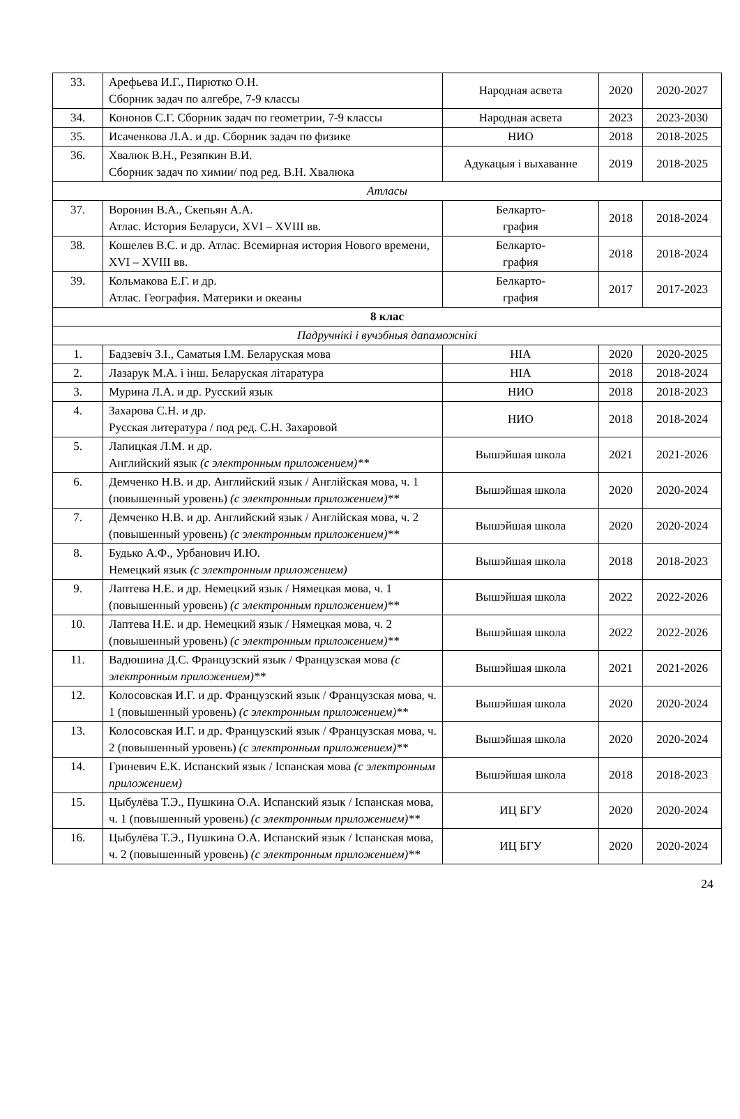| 33. | Арефьева И.Г., Пирютко О.Н. Сборник задач по алгебре, 7-9 классы | Народная асвета | 2020 | 2020-2027 |
| 34. | Кононов С.Г. Сборник задач по геометрии, 7-9 классы | Народная асвета | 2023 | 2023-2030 |
| 35. | Исаченкова Л.А. и др. Сборник задач по физике | НИО | 2018 | 2018-2025 |
| 36. | Хвалюк В.Н., Резяпкин В.И. Сборник задач по химии/ под ред. В.Н. Хвалюка | Адукацыя і выхаванне | 2019 | 2018-2025 |
| Атласы | | | | |
| 37. | Воронин В.А., Скепьян А.А. Атлас. История Беларуси, XVI – XVIII вв. | Белкарто- графия | 2018 | 2018-2024 |
| 38. | Кошелев В.С. и др. Атлас. Всемирная история Нового времени, XVI – XVIII вв. | Белкарто- графия | 2018 | 2018-2024 |
| 39. | Кольмакова Е.Г. и др. Атлас. География. Материки и океаны | Белкарто- графия | 2017 | 2017-2023 |
| 8 клас | | | | |
| Падручнікі і вучэбныя дапаможнікі | | | | |
| 1. | Бадзевіч З.І., Саматыя І.М. Беларуская мова | НІА | 2020 | 2020-2025 |
| 2. | Лазарук М.А. і інш. Беларуская літаратура | НІА | 2018 | 2018-2024 |
| 3. | Мурина Л.А. и др. Русский язык | НИО | 2018 | 2018-2023 |
| 4. | Захарова С.Н. и др. Русская литература / под ред. С.Н. Захаровой | НИО | 2018 | 2018-2024 |
| 5. | Лапицкая Л.М. и др. Английский язык (с электронным приложением)** | Вышэйшая школа | 2021 | 2021-2026 |
| 6. | Демченко Н.В. и др. Английский язык / Англійская мова, ч. 1 (повышенный уровень) (с электронным приложением)** | Вышэйшая школа | 2020 | 2020-2024 |
| 7. | Демченко Н.В. и др. Английский язык / Англійская мова, ч. 2 (повышенный уровень) (с электронным приложением)** | Вышэйшая школа | 2020 | 2020-2024 |
| 8. | Будько А.Ф., Урбанович И.Ю. Немецкий язык (с электронным приложением) | Вышэйшая школа | 2018 | 2018-2023 |
| 9. | Лаптева Н.Е. и др. Немецкий язык / Нямецкая мова, ч. 1 (повышенный уровень) (с электронным приложением)** | Вышэйшая школа | 2022 | 2022-2026 |
| 10. | Лаптева Н.Е. и др. Немецкий язык / Нямецкая мова, ч. 2 (повышенный уровень) (с электронным приложением)** | Вышэйшая школа | 2022 | 2022-2026 |
| 11. | Вадюшина Д.С. Французский язык / Французская мова (с электронным приложением)** | Вышэйшая школа | 2021 | 2021-2026 |
| 12. | Колосовская И.Г. и др. Французский язык / Французская мова, ч. 1 (повышенный уровень) (с электронным приложением)** | Вышэйшая школа | 2020 | 2020-2024 |
| 13. | Колосовская И.Г. и др. Французский язык / Французская мова, ч. 2 (повышенный уровень) (с электронным приложением)** | Вышэйшая школа | 2020 | 2020-2024 |
| 14. | Гриневич Е.К. Испанский язык / Іспанская мова (с электронным приложением) | Вышэйшая школа | 2018 | 2018-2023 |
| 15. | Цыбулёва Т.Э., Пушкина О.А. Испанский язык / Іспанская мова, ч. 1 (повышенный уровень) (с электронным приложением)** | ИЦ БГУ | 2020 | 2020-2024 |
| 16. | Цыбулёва Т.Э., Пушкина О.А. Испанский язык / Іспанская мова, ч. 2 (повышенный уровень) (с электронным приложением)** | ИЦ БГУ | 2020 | 2020-2024 |
24